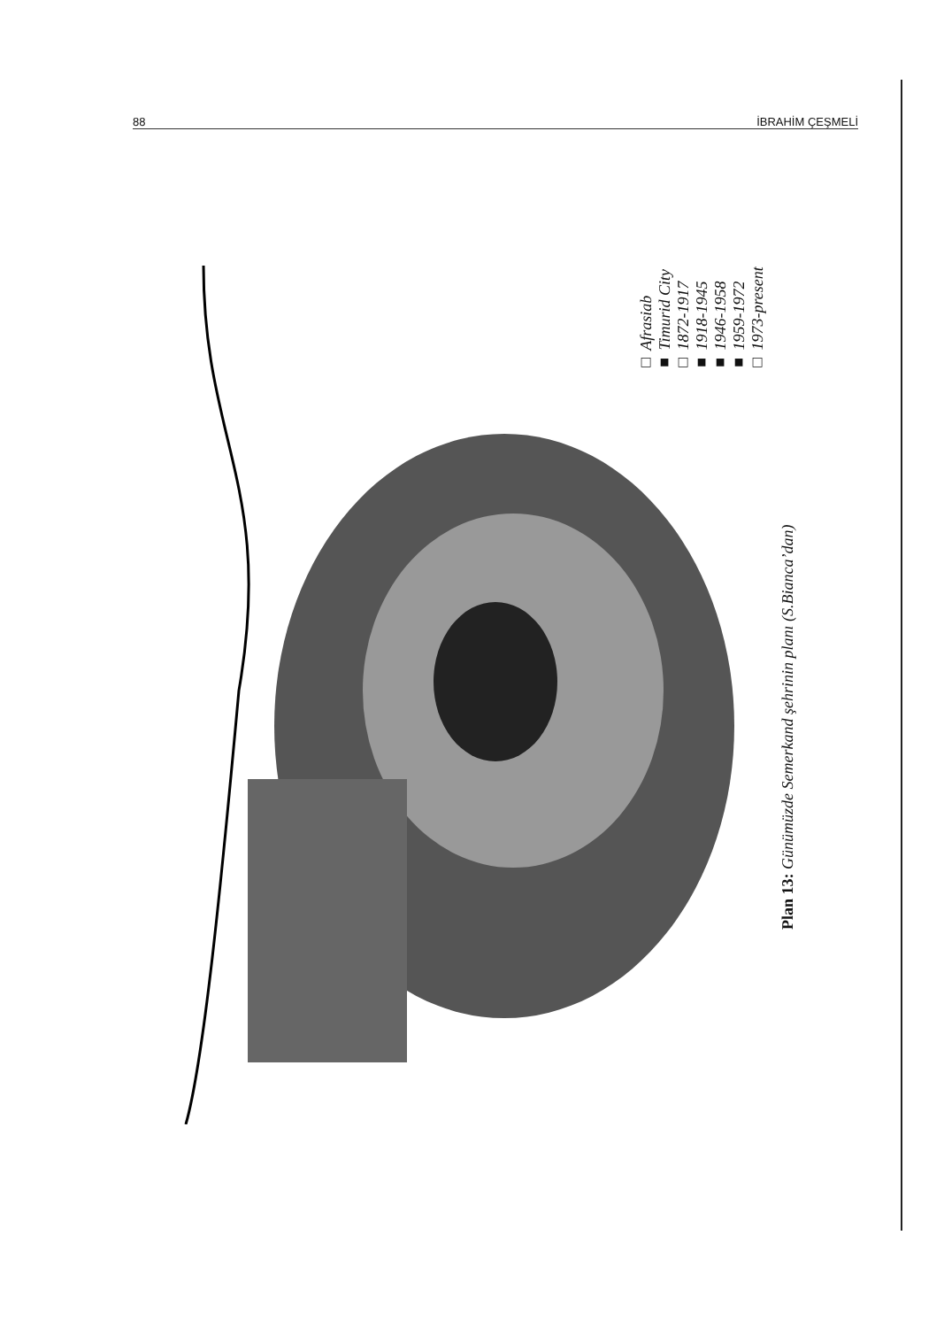88 İBRAHİM ÇEŞMELİ
□ Afrasiab
■ Timurid City
□ 1872-1917
■ 1918-1945
■ 1946-1958
■ 1959-1972
□ 1973-present
Plan 13: Günümüzde Semerkand şehrinin planı (S.Bianca’dan)